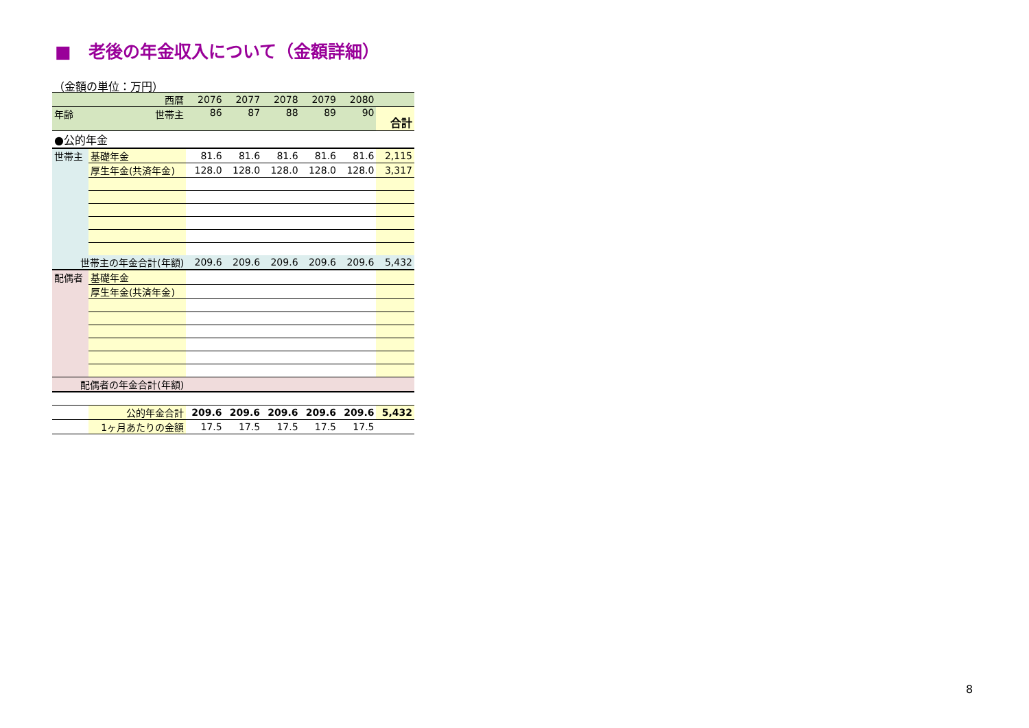■　老後の年金収入について（金額詳細）
（金額の単位：万円）
| 西暦 | | 2076 | 2077 | 2078 | 2079 | 2080 | |
| --- | --- | --- | --- | --- | --- | --- | --- |
| 年齢 | 世帯主 | 86 | 87 | 88 | 89 | 90 | 合計 |
| ●公的年金 | | | | | | | |
| 世帯主 | 基礎年金 | 81.6 | 81.6 | 81.6 | 81.6 | 81.6 | 2,115 |
| | 厚生年金(共済年金) | 128.0 | 128.0 | 128.0 | 128.0 | 128.0 | 3,317 |
| 世帯主の年金合計(年額) | | 209.6 | 209.6 | 209.6 | 209.6 | 209.6 | 5,432 |
| 配偶者 | 基礎年金 | | | | | | |
| | 厚生年金(共済年金) | | | | | | |
| 配偶者の年金合計(年額) | | | | | | | |
| | 公的年金合計 | 209.6 | 209.6 | 209.6 | 209.6 | 209.6 | 5,432 |
| | 1ヶ月あたりの金額 | 17.5 | 17.5 | 17.5 | 17.5 | 17.5 | |
8